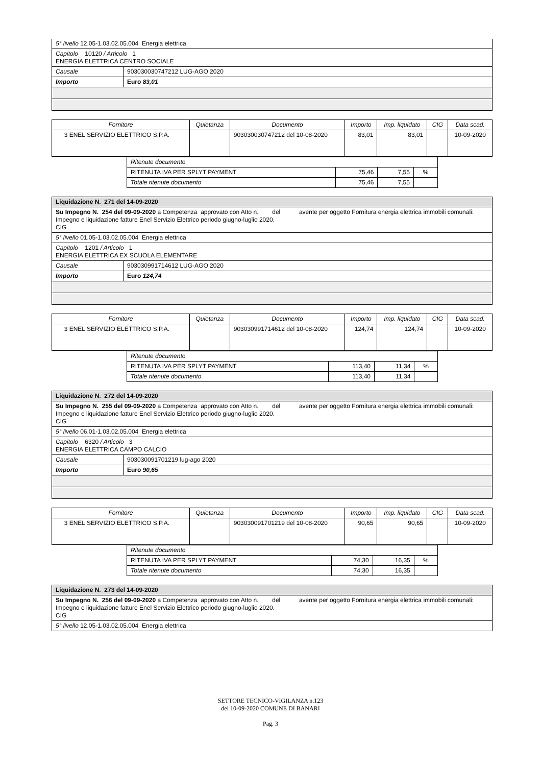| 5° livello 12.05-1.03.02.05.004 Energia elettrica | |
| Capitolo 10120 / Articolo 1 ENERGIA ELETTRICA CENTRO SOCIALE | |
| Causale | 903030030747212 LUG-AGO 2020 |
| Importo | Euro 83,01 |
| Fornitore | Quietanza | Documento | Importo | Imp. liquidato | CIG | Data scad. |
| --- | --- | --- | --- | --- | --- | --- |
| 3 ENEL SERVIZIO ELETTRICO S.P.A. | | 903030030747212 del 10-08-2020 | 83,01 | 83,01 | | 10-09-2020 |
| Ritenute documento | | | |
| RITENUTA IVA PER SPLYT PAYMENT | 75,46 | 7,55 | % |
| Totale ritenute documento | 75,46 | 7,55 | |
| Liquidazione N. 271 del 14-09-2020 | |
| Su Impegno N. 254 del 09-09-2020 a Competenza approvato con Atto n. del avente per oggetto Fornitura energia elettrica immobili comunali: Impegno e liquidazione fatture Enel Servizio Elettrico periodo giugno-luglio 2020. CIG | |
| 5° livello 01.05-1.03.02.05.004 Energia elettrica | |
| Capitolo 1201 / Articolo 1 ENERGIA ELETTRICA EX SCUOLA ELEMENTARE | |
| Causale | 903030991714612 LUG-AGO 2020 |
| Importo | Euro 124,74 |
| Fornitore | Quietanza | Documento | Importo | Imp. liquidato | CIG | Data scad. |
| --- | --- | --- | --- | --- | --- | --- |
| 3 ENEL SERVIZIO ELETTRICO S.P.A. | | 903030991714612 del 10-08-2020 | 124,74 | 124,74 | | 10-09-2020 |
| Ritenute documento | | | |
| RITENUTA IVA PER SPLYT PAYMENT | 113,40 | 11,34 | % |
| Totale ritenute documento | 113,40 | 11,34 | |
| Liquidazione N. 272 del 14-09-2020 | |
| Su Impegno N. 255 del 09-09-2020 a Competenza approvato con Atto n. del avente per oggetto Fornitura energia elettrica immobili comunali: Impegno e liquidazione fatture Enel Servizio Elettrico periodo giugno-luglio 2020. CIG | |
| 5° livello 06.01-1.03.02.05.004 Energia elettrica | |
| Capitolo 6320 / Articolo 3 ENERGIA ELETTRICA CAMPO CALCIO | |
| Causale | 903030091701219 lug-ago 2020 |
| Importo | Euro 90,65 |
| Fornitore | Quietanza | Documento | Importo | Imp. liquidato | CIG | Data scad. |
| --- | --- | --- | --- | --- | --- | --- |
| 3 ENEL SERVIZIO ELETTRICO S.P.A. | | 903030091701219 del 10-08-2020 | 90,65 | 90,65 | | 10-09-2020 |
| Ritenute documento | | | |
| RITENUTA IVA PER SPLYT PAYMENT | 74,30 | 16,35 | % |
| Totale ritenute documento | 74,30 | 16,35 | |
| Liquidazione N. 273 del 14-09-2020 |
| Su Impegno N. 256 del 09-09-2020 a Competenza approvato con Atto n. del avente per oggetto Fornitura energia elettrica immobili comunali: Impegno e liquidazione fatture Enel Servizio Elettrico periodo giugno-luglio 2020. CIG |
| 5° livello 12.05-1.03.02.05.004 Energia elettrica |
SETTORE TECNICO-VIGILANZA n.123
del 10-09-2020 COMUNE DI BANARI
Pag. 3